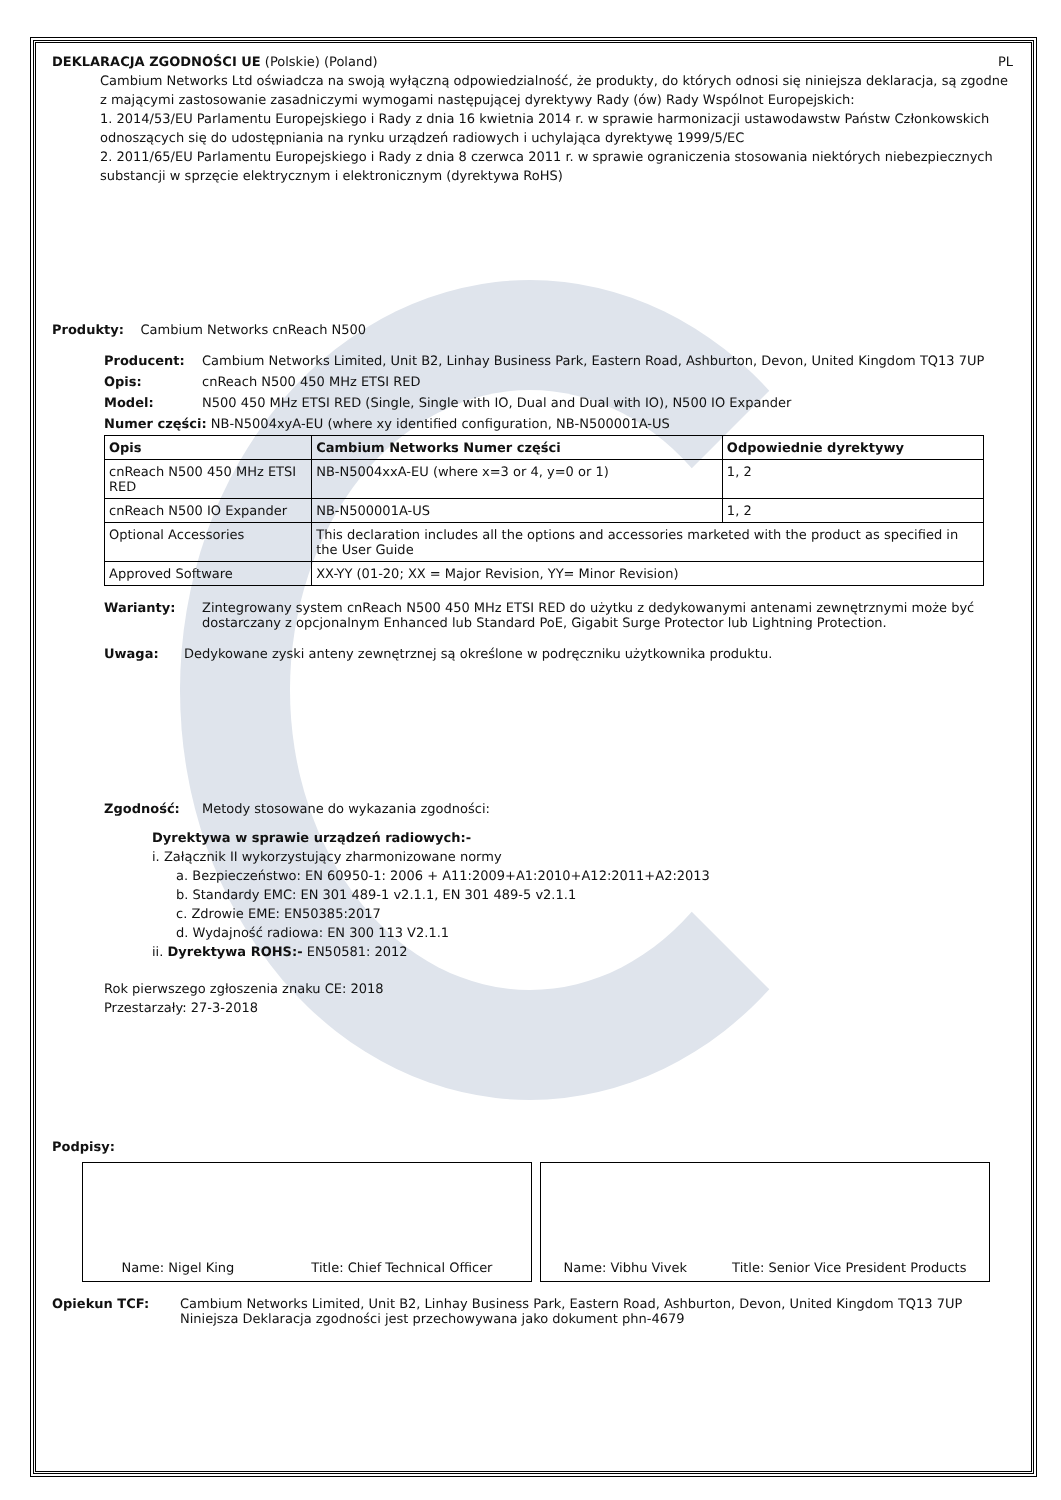DEKLARACJA ZGODNOŚCI UE (Polskie) (Poland) PL
Cambium Networks Ltd oświadcza na swoją wyłączną odpowiedzialność, że produkty, do których odnosi się niniejsza deklaracja, są zgodne z mającymi zastosowanie zasadniczymi wymogami następującej dyrektywy Rady (ów) Rady Wspólnot Europejskich:
1. 2014/53/EU Parlamentu Europejskiego i Rady z dnia 16 kwietnia 2014 r. w sprawie harmonizacji ustawodawstw Państw Członkowskich odnoszących się do udostępniania na rynku urządzeń radiowych i uchylająca dyrektywę 1999/5/EC
2. 2011/65/EU Parlamentu Europejskiego i Rady z dnia 8 czerwca 2011 r. w sprawie ograniczenia stosowania niektórych niebezpiecznych substancji w sprzęcie elektrycznym i elektronicznym (dyrektywa RoHS)
Produkty: Cambium Networks cnReach N500
Producent: Cambium Networks Limited, Unit B2, Linhay Business Park, Eastern Road, Ashburton, Devon, United Kingdom TQ13 7UP
Opis: cnReach N500 450 MHz ETSI RED
Model: N500 450 MHz ETSI RED (Single, Single with IO, Dual and Dual with IO), N500 IO Expander
Numer części: NB-N5004xyA-EU (where xy identified configuration, NB-N500001A-US
| Opis | Cambium Networks Numer części | Odpowiednie dyrektywy |
| --- | --- | --- |
| cnReach N500 450 MHz ETSI RED | NB-N5004xxA-EU (where x=3 or 4, y=0 or 1) | 1, 2 |
| cnReach N500 IO Expander | NB-N500001A-US | 1, 2 |
| Optional Accessories | This declaration includes all the options and accessories marketed with the product as specified in the User Guide | |
| Approved Software | XX-YY (01-20; XX = Major Revision, YY= Minor Revision) | |
Warianty: Zintegrowany system cnReach N500 450 MHz ETSI RED do użytku z dedykowanymi antenami zewnętrznymi może być dostarczany z opcjonalnym Enhanced lub Standard PoE, Gigabit Surge Protector lub Lightning Protection.
Uwaga: Dedykowane zyski anteny zewnętrznej są określone w podręczniku użytkownika produktu.
Zgodność: Metody stosowane do wykazania zgodności:
Dyrektywa w sprawie urządzeń radiowych:-
i. Załącznik II wykorzystujący zharmonizowane normy
a. Bezpieczeństwo: EN 60950-1: 2006 + A11:2009+A1:2010+A12:2011+A2:2013
b. Standardy EMC: EN 301 489-1 v2.1.1, EN 301 489-5 v2.1.1
c. Zdrowie EME: EN50385:2017
d. Wydajność radiowa: EN 300 113 V2.1.1
ii. Dyrektywa ROHS:- EN50581: 2012
Rok pierwszego zgłoszenia znaku CE: 2018
Przestarzały: 27-3-2018
Podpisy:
Name: Nigel King Title: Chief Technical Officer Name: Vibhu Vivek Title: Senior Vice President Products
Opiekun TCF: Cambium Networks Limited, Unit B2, Linhay Business Park, Eastern Road, Ashburton, Devon, United Kingdom TQ13 7UP
Niniejsza Deklaracja zgodności jest przechowywana jako dokument phn-4679